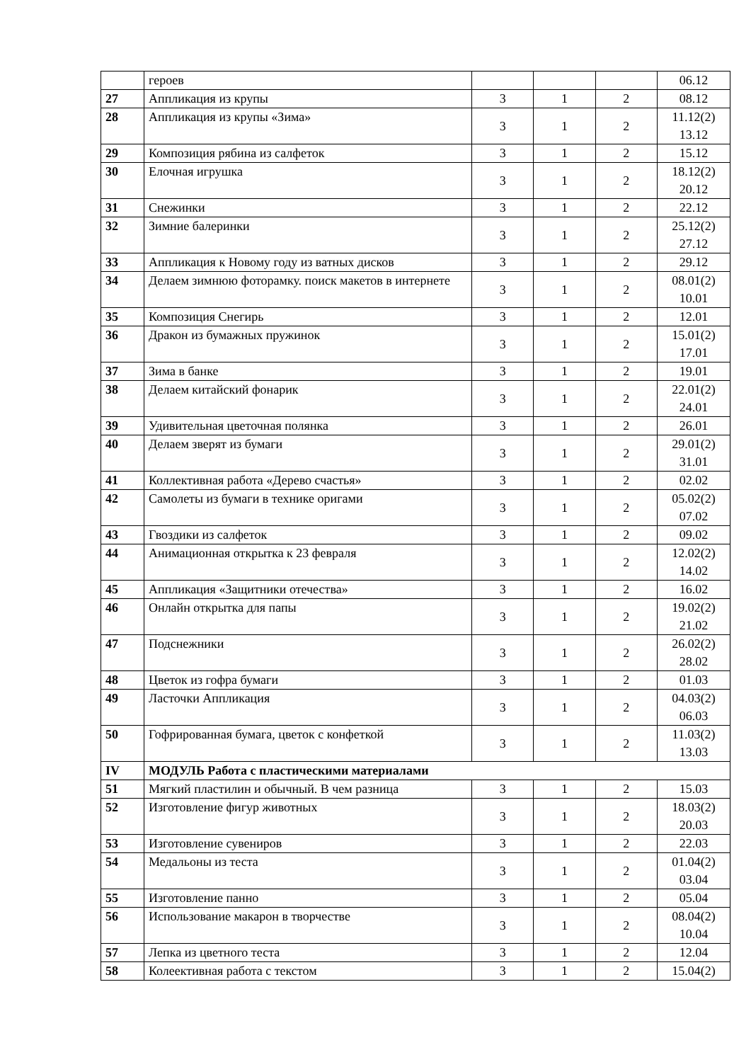| | героев | | | | 06.12 |
| 27 | Аппликация из крупы | 3 | 1 | 2 | 08.12 |
| 28 | Аппликация из крупы «Зима» | 3 | 1 | 2 | 11.12(2) 13.12 |
| 29 | Композиция рябина из салфеток | 3 | 1 | 2 | 15.12 |
| 30 | Елочная игрушка | 3 | 1 | 2 | 18.12(2) 20.12 |
| 31 | Снежинки | 3 | 1 | 2 | 22.12 |
| 32 | Зимние балеринки | 3 | 1 | 2 | 25.12(2) 27.12 |
| 33 | Аппликация к Новому году из ватных дисков | 3 | 1 | 2 | 29.12 |
| 34 | Делаем зимнюю фоторамку. поиск макетов в интернете | 3 | 1 | 2 | 08.01(2) 10.01 |
| 35 | Композиция Снегирь | 3 | 1 | 2 | 12.01 |
| 36 | Дракон из бумажных пружинок | 3 | 1 | 2 | 15.01(2) 17.01 |
| 37 | Зима в банке | 3 | 1 | 2 | 19.01 |
| 38 | Делаем китайский фонарик | 3 | 1 | 2 | 22.01(2) 24.01 |
| 39 | Удивительная цветочная полянка | 3 | 1 | 2 | 26.01 |
| 40 | Делаем зверят из бумаги | 3 | 1 | 2 | 29.01(2) 31.01 |
| 41 | Коллективная работа «Дерево счастья» | 3 | 1 | 2 | 02.02 |
| 42 | Самолеты из бумаги в технике оригами | 3 | 1 | 2 | 05.02(2) 07.02 |
| 43 | Гвоздики из салфеток | 3 | 1 | 2 | 09.02 |
| 44 | Анимационная открытка к 23 февраля | 3 | 1 | 2 | 12.02(2) 14.02 |
| 45 | Аппликация «Защитники отечества» | 3 | 1 | 2 | 16.02 |
| 46 | Онлайн открытка для папы | 3 | 1 | 2 | 19.02(2) 21.02 |
| 47 | Подснежники | 3 | 1 | 2 | 26.02(2) 28.02 |
| 48 | Цветок из гофра бумаги | 3 | 1 | 2 | 01.03 |
| 49 | Ласточки Аппликация | 3 | 1 | 2 | 04.03(2) 06.03 |
| 50 | Гофрированная бумага, цветок с конфеткой | 3 | 1 | 2 | 11.03(2) 13.03 |
| IV | МОДУЛЬ Работа с пластическими материалами | | | | |
| 51 | Мягкий пластилин и обычный. В чем разница | 3 | 1 | 2 | 15.03 |
| 52 | Изготовление фигур животных | 3 | 1 | 2 | 18.03(2) 20.03 |
| 53 | Изготовление сувениров | 3 | 1 | 2 | 22.03 |
| 54 | Медальоны из теста | 3 | 1 | 2 | 01.04(2) 03.04 |
| 55 | Изготовление панно | 3 | 1 | 2 | 05.04 |
| 56 | Использование макарон в творчестве | 3 | 1 | 2 | 08.04(2) 10.04 |
| 57 | Лепка из цветного теста | 3 | 1 | 2 | 12.04 |
| 58 | Колеективная работа с текстом | 3 | 1 | 2 | 15.04(2) |